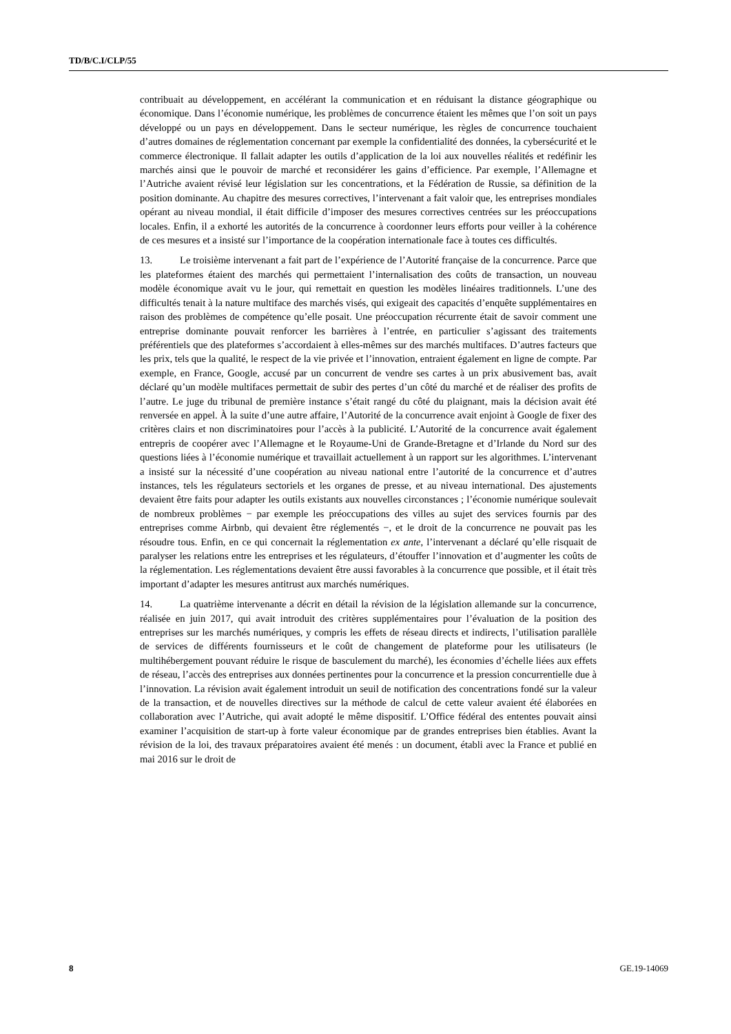TD/B/C.I/CLP/55
contribuait au développement, en accélérant la communication et en réduisant la distance géographique ou économique. Dans l’économie numérique, les problèmes de concurrence étaient les mêmes que l’on soit un pays développé ou un pays en développement. Dans le secteur numérique, les règles de concurrence touchaient d’autres domaines de réglementation concernant par exemple la confidentialité des données, la cybersécurité et le commerce électronique. Il fallait adapter les outils d’application de la loi aux nouvelles réalités et redéfinir les marchés ainsi que le pouvoir de marché et reconsidérer les gains d’efficience. Par exemple, l’Allemagne et l’Autriche avaient révisé leur législation sur les concentrations, et la Fédération de Russie, sa définition de la position dominante. Au chapitre des mesures correctives, l’intervenant a fait valoir que, les entreprises mondiales opérant au niveau mondial, il était difficile d’imposer des mesures correctives centrées sur les préoccupations locales. Enfin, il a exhorté les autorités de la concurrence à coordonner leurs efforts pour veiller à la cohérence de ces mesures et a insisté sur l’importance de la coopération internationale face à toutes ces difficultés.
13. Le troisième intervenant a fait part de l’expérience de l’Autorité française de la concurrence. Parce que les plateformes étaient des marchés qui permettaient l’internalisation des coûts de transaction, un nouveau modèle économique avait vu le jour, qui remettait en question les modèles linéaires traditionnels. L’une des difficultés tenait à la nature multiface des marchés visés, qui exigeait des capacités d’enquête supplémentaires en raison des problèmes de compétence qu’elle posait. Une préoccupation récurrente était de savoir comment une entreprise dominante pouvait renforcer les barrières à l’entrée, en particulier s’agissant des traitements préférentiels que des plateformes s’accordaient à elles-mêmes sur des marchés multifaces. D’autres facteurs que les prix, tels que la qualité, le respect de la vie privée et l’innovation, entraient également en ligne de compte. Par exemple, en France, Google, accusé par un concurrent de vendre ses cartes à un prix abusivement bas, avait déclaré qu’un modèle multifaces permettait de subir des pertes d’un côté du marché et de réaliser des profits de l’autre. Le juge du tribunal de première instance s’était rangé du côté du plaignant, mais la décision avait été renversée en appel. À la suite d’une autre affaire, l’Autorité de la concurrence avait enjoint à Google de fixer des critères clairs et non discriminatoires pour l’accès à la publicité. L’Autorité de la concurrence avait également entrepris de coopérer avec l’Allemagne et le Royaume-Uni de Grande-Bretagne et d’Irlande du Nord sur des questions liées à l’économie numérique et travaillait actuellement à un rapport sur les algorithmes. L’intervenant a insisté sur la nécessité d’une coopération au niveau national entre l’autorité de la concurrence et d’autres instances, tels les régulateurs sectoriels et les organes de presse, et au niveau international. Des ajustements devaient être faits pour adapter les outils existants aux nouvelles circonstances ; l’économie numérique soulevait de nombreux problèmes − par exemple les préoccupations des villes au sujet des services fournis par des entreprises comme Airbnb, qui devaient être réglementés −, et le droit de la concurrence ne pouvait pas les résoudre tous. Enfin, en ce qui concernait la réglementation ex ante, l’intervenant a déclaré qu’elle risquait de paralyser les relations entre les entreprises et les régulateurs, d’étouffer l’innovation et d’augmenter les coûts de la réglementation. Les réglementations devaient être aussi favorables à la concurrence que possible, et il était très important d’adapter les mesures antitrust aux marchés numériques.
14. La quatrième intervenante a décrit en détail la révision de la législation allemande sur la concurrence, réalisée en juin 2017, qui avait introduit des critères supplémentaires pour l’évaluation de la position des entreprises sur les marchés numériques, y compris les effets de réseau directs et indirects, l’utilisation parallèle de services de différents fournisseurs et le coût de changement de plateforme pour les utilisateurs (le multihébergement pouvant réduire le risque de basculement du marché), les économies d’échelle liées aux effets de réseau, l’accès des entreprises aux données pertinentes pour la concurrence et la pression concurrentielle due à l’innovation. La révision avait également introduit un seuil de notification des concentrations fondé sur la valeur de la transaction, et de nouvelles directives sur la méthode de calcul de cette valeur avaient été élaborées en collaboration avec l’Autriche, qui avait adopté le même dispositif. L’Office fédéral des ententes pouvait ainsi examiner l’acquisition de start-up à forte valeur économique par de grandes entreprises bien établies. Avant la révision de la loi, des travaux préparatoires avaient été menés : un document, établi avec la France et publié en mai 2016 sur le droit de
8 GE.19-14069